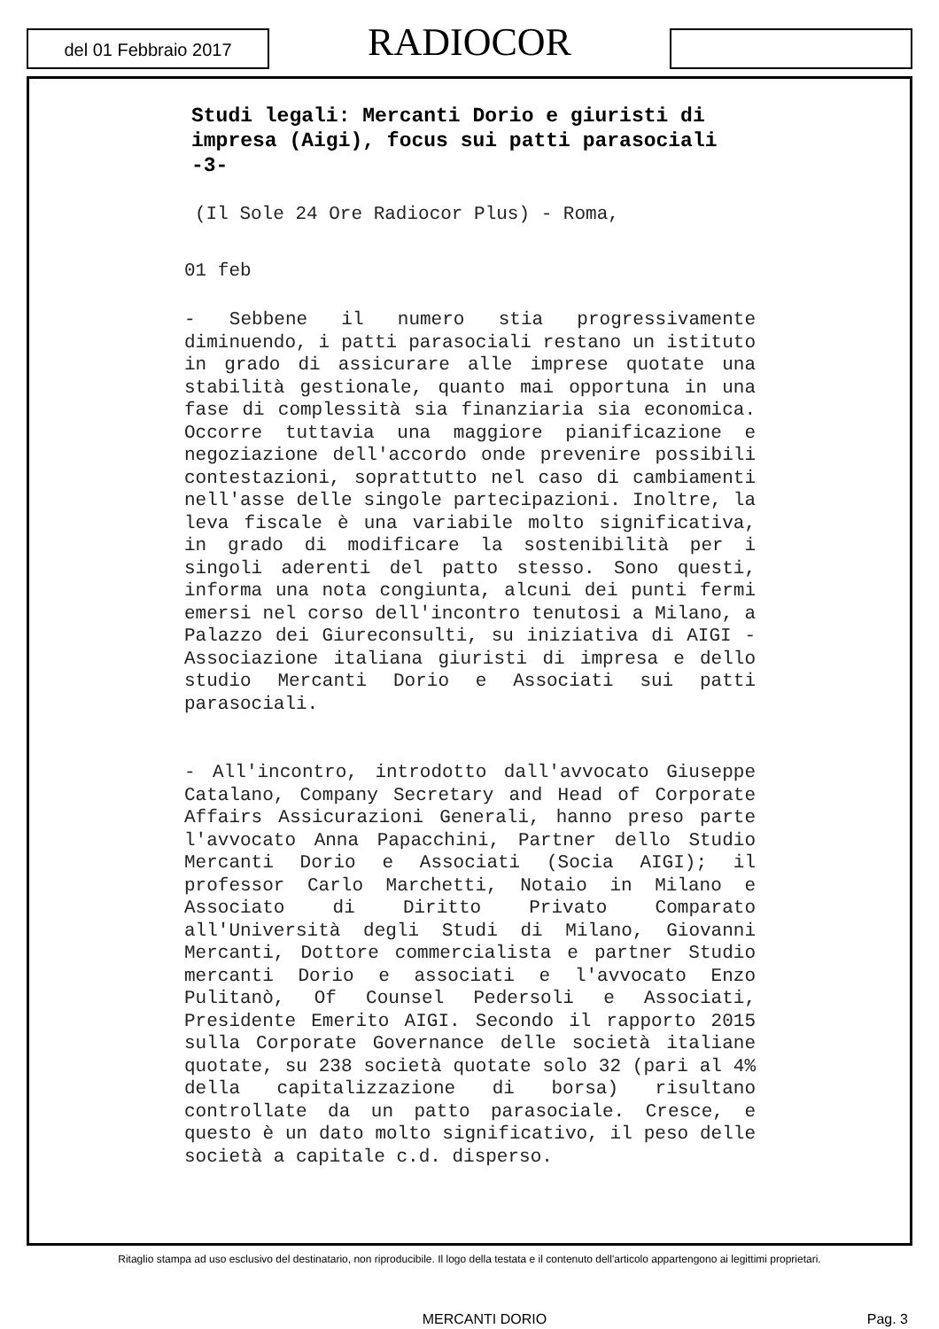del 01 Febbraio 2017
RADIOCOR
Studi legali: Mercanti Dorio e giuristi di impresa (Aigi), focus sui patti parasociali -3-
(Il Sole 24 Ore Radiocor Plus) - Roma,
01 feb
- Sebbene il numero stia progressivamente diminuendo, i patti parasociali restano un istituto in grado di assicurare alle imprese quotate una stabilità gestionale, quanto mai opportuna in una fase di complessità sia finanziaria sia economica. Occorre tuttavia una maggiore pianificazione e negoziazione dell'accordo onde prevenire possibili contestazioni, soprattutto nel caso di cambiamenti nell'asse delle singole partecipazioni. Inoltre, la leva fiscale è una variabile molto significativa, in grado di modificare la sostenibilità per i singoli aderenti del patto stesso. Sono questi, informa una nota congiunta, alcuni dei punti fermi emersi nel corso dell'incontro tenutosi a Milano, a Palazzo dei Giureconsulti, su iniziativa di AIGI - Associazione italiana giuristi di impresa e dello studio Mercanti Dorio e Associati sui patti parasociali.
- All'incontro, introdotto dall'avvocato Giuseppe Catalano, Company Secretary and Head of Corporate Affairs Assicurazioni Generali, hanno preso parte l'avvocato Anna Papacchini, Partner dello Studio Mercanti Dorio e Associati (Socia AIGI); il professor Carlo Marchetti, Notaio in Milano e Associato di Diritto Privato Comparato all'Università degli Studi di Milano, Giovanni Mercanti, Dottore commercialista e partner Studio mercanti Dorio e associati e l'avvocato Enzo Pulitanò, Of Counsel Pedersoli e Associati, Presidente Emerito AIGI. Secondo il rapporto 2015 sulla Corporate Governance delle società italiane quotate, su 238 società quotate solo 32 (pari al 4% della capitalizzazione di borsa) risultano controllate da un patto parasociale. Cresce, e questo è un dato molto significativo, il peso delle società a capitale c.d. disperso.
Ritaglio stampa ad uso esclusivo del destinatario, non riproducibile. Il logo della testata e il contenuto dell'articolo appartengono ai legittimi proprietari.
MERCANTI DORIO Pag. 3